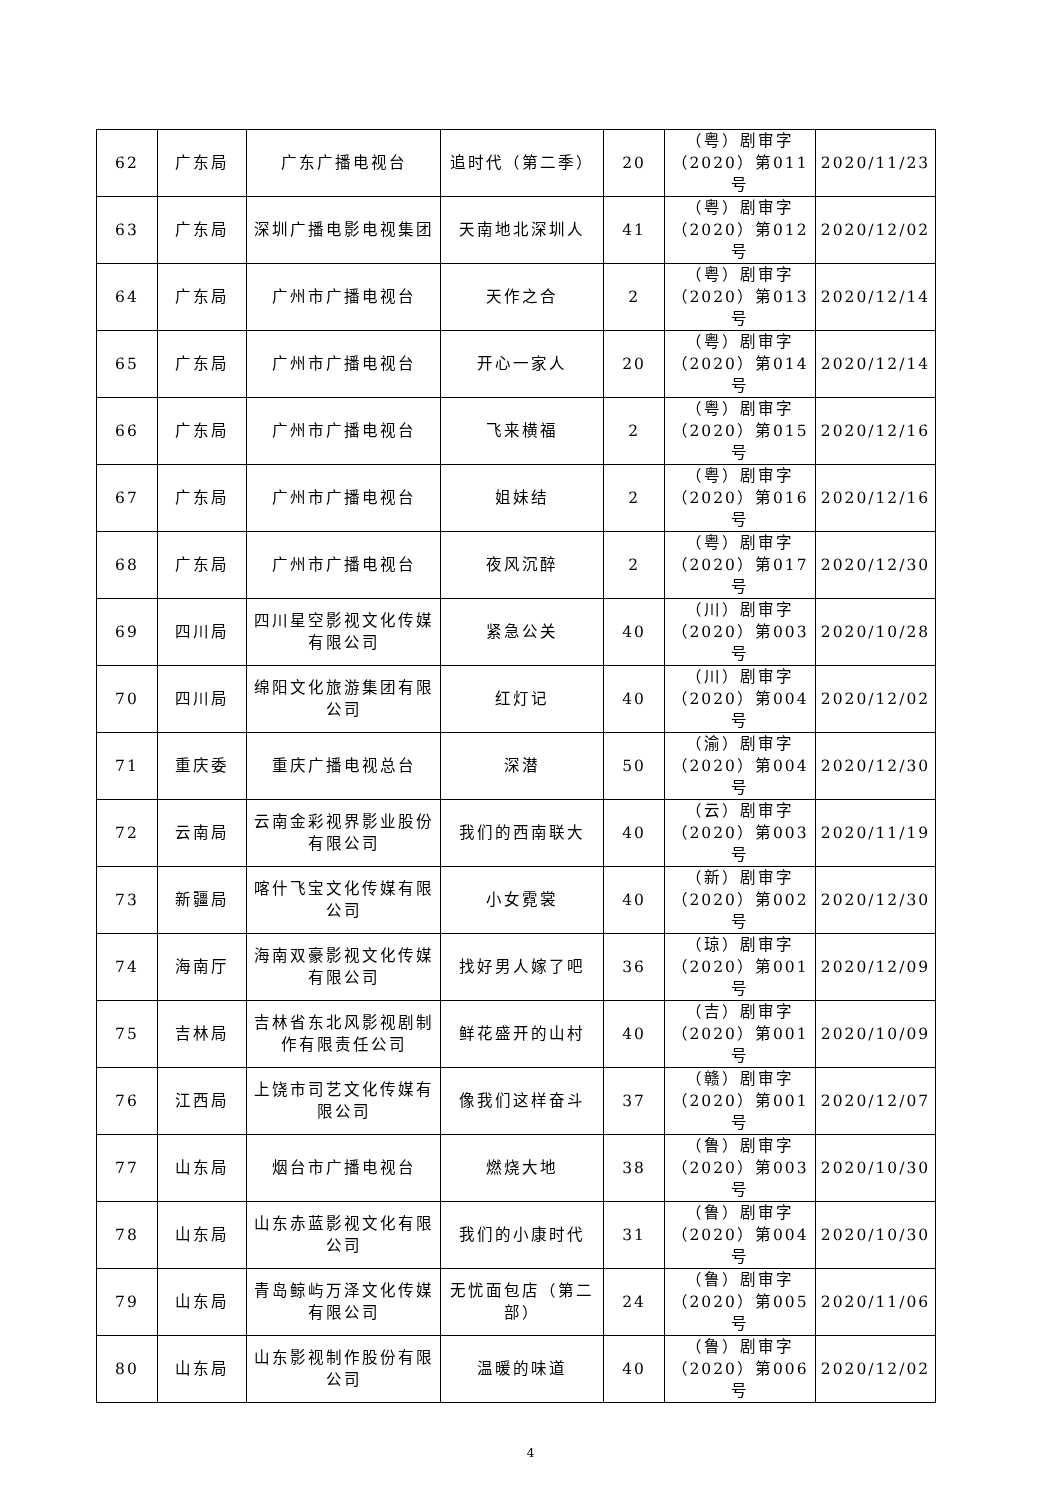| 62 | 广东局 | 广东广播电视台 | 追时代（第二季） | 20 | （粤）剧审字（2020）第011号 | 2020/11/23 |
| 63 | 广东局 | 深圳广播电影电视集团 | 天南地北深圳人 | 41 | （粤）剧审字（2020）第012号 | 2020/12/02 |
| 64 | 广东局 | 广州市广播电视台 | 天作之合 | 2 | （粤）剧审字（2020）第013号 | 2020/12/14 |
| 65 | 广东局 | 广州市广播电视台 | 开心一家人 | 20 | （粤）剧审字（2020）第014号 | 2020/12/14 |
| 66 | 广东局 | 广州市广播电视台 | 飞来横福 | 2 | （粤）剧审字（2020）第015号 | 2020/12/16 |
| 67 | 广东局 | 广州市广播电视台 | 姐妹结 | 2 | （粤）剧审字（2020）第016号 | 2020/12/16 |
| 68 | 广东局 | 广州市广播电视台 | 夜风沉醉 | 2 | （粤）剧审字（2020）第017号 | 2020/12/30 |
| 69 | 四川局 | 四川星空影视文化传媒有限公司 | 紧急公关 | 40 | （川）剧审字（2020）第003号 | 2020/10/28 |
| 70 | 四川局 | 绵阳文化旅游集团有限公司 | 红灯记 | 40 | （川）剧审字（2020）第004号 | 2020/12/02 |
| 71 | 重庆委 | 重庆广播电视总台 | 深潜 | 50 | （渝）剧审字（2020）第004号 | 2020/12/30 |
| 72 | 云南局 | 云南金彩视界影业股份有限公司 | 我们的西南联大 | 40 | （云）剧审字（2020）第003号 | 2020/11/19 |
| 73 | 新疆局 | 喀什飞宝文化传媒有限公司 | 小女霓裳 | 40 | （新）剧审字（2020）第002号 | 2020/12/30 |
| 74 | 海南厅 | 海南双豪影视文化传媒有限公司 | 找好男人嫁了吧 | 36 | （琼）剧审字（2020）第001号 | 2020/12/09 |
| 75 | 吉林局 | 吉林省东北风影视剧制作有限责任公司 | 鲜花盛开的山村 | 40 | （吉）剧审字（2020）第001号 | 2020/10/09 |
| 76 | 江西局 | 上饶市司艺文化传媒有限公司 | 像我们这样奋斗 | 37 | （赣）剧审字（2020）第001号 | 2020/12/07 |
| 77 | 山东局 | 烟台市广播电视台 | 燃烧大地 | 38 | （鲁）剧审字（2020）第003号 | 2020/10/30 |
| 78 | 山东局 | 山东赤蓝影视文化有限公司 | 我们的小康时代 | 31 | （鲁）剧审字（2020）第004号 | 2020/10/30 |
| 79 | 山东局 | 青岛鲸屿万泽文化传媒有限公司 | 无忧面包店（第二部） | 24 | （鲁）剧审字（2020）第005号 | 2020/11/06 |
| 80 | 山东局 | 山东影视制作股份有限公司 | 温暖的味道 | 40 | （鲁）剧审字（2020）第006号 | 2020/12/02 |
4